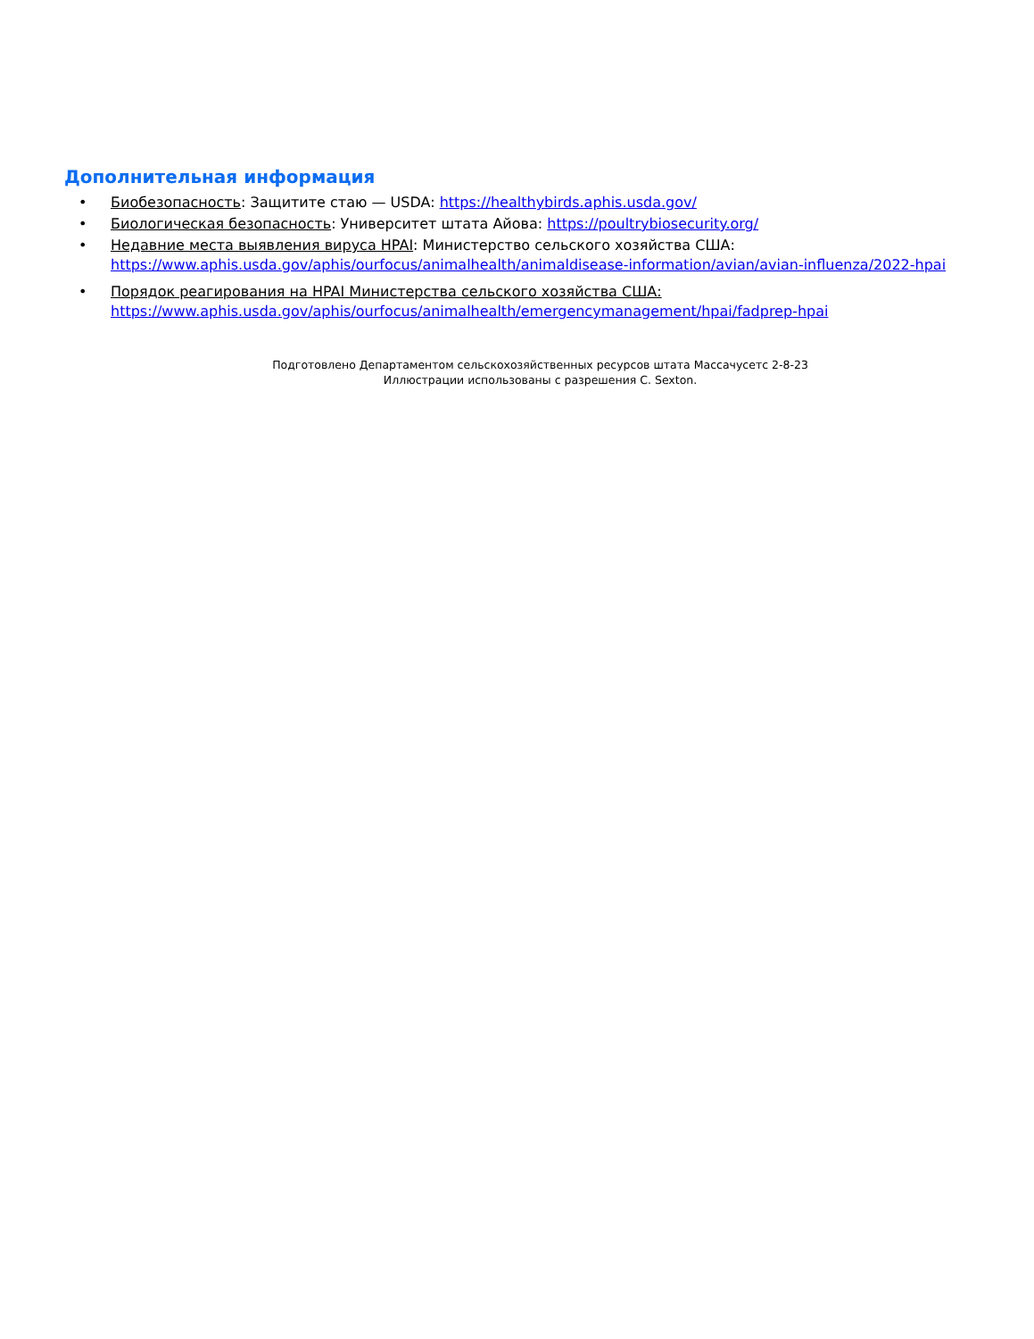Дополнительная информация
• Биобезопасность: Защитите стаю — USDA: https://healthybirds.aphis.usda.gov/
• Биологическая безопасность: Университет штата Айова: https://poultrybiosecurity.org/
• Недавние места выявления вируса HPAI: Министерство сельского хозяйства США:
https://www.aphis.usda.gov/aphis/ourfocus/animalhealth/animaldisease-information/avian/avian-influenza/2022-hpai
• Порядок реагирования на HPAI Министерства сельского хозяйства США:
https://www.aphis.usda.gov/aphis/ourfocus/animalhealth/emergencymanagement/hpai/fadprep-hpai
Подготовлено Департаментом сельскохозяйственных ресурсов штата Массачусетс 2-8-23
Иллюстрации использованы с разрешения C. Sexton.